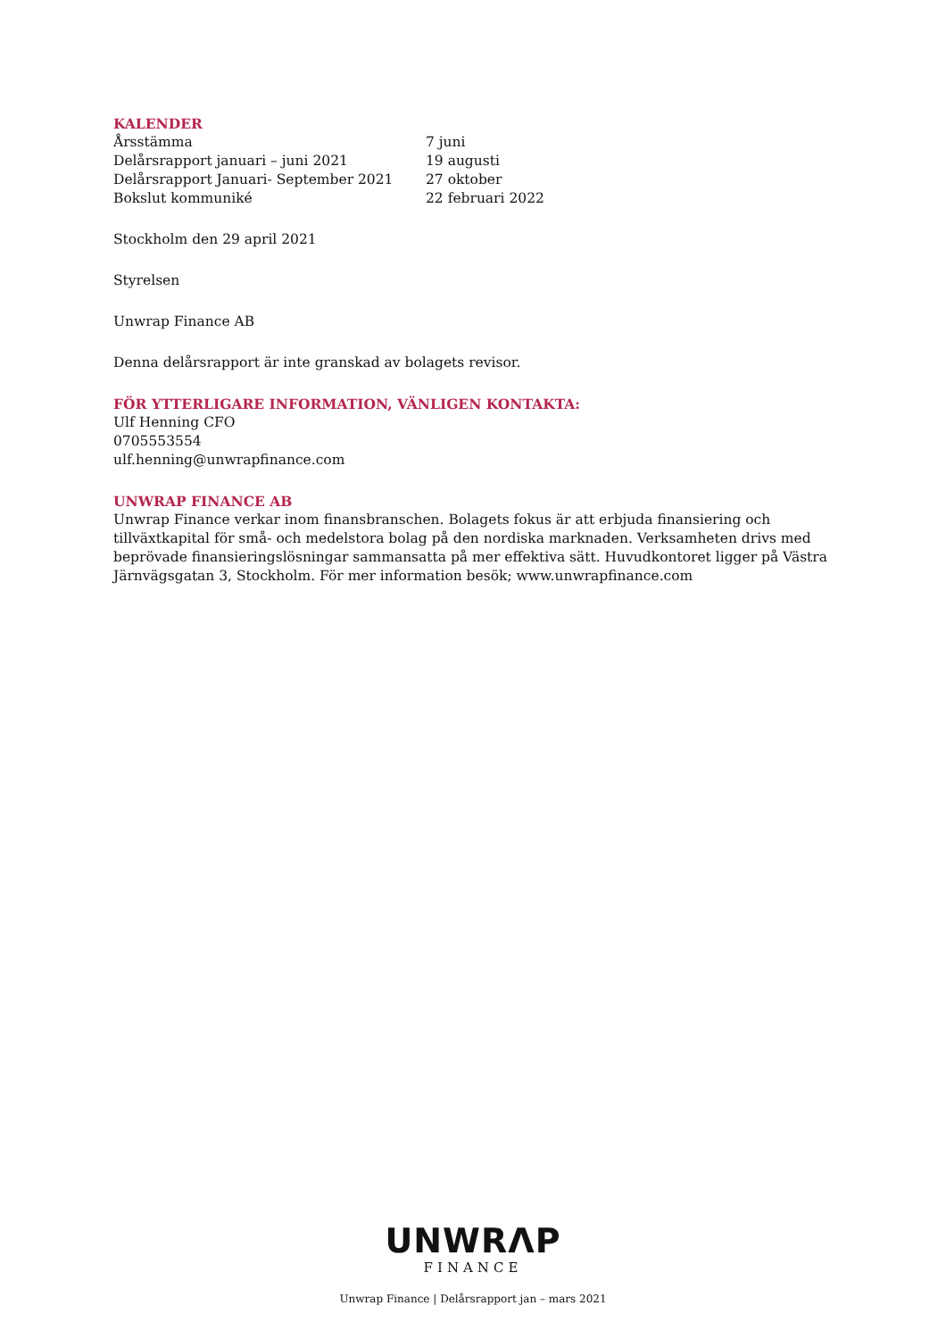KALENDER
| Årsstämma | 7 juni |
| Delårsrapport januari – juni 2021 | 19 augusti |
| Delårsrapport Januari- September 2021 | 27 oktober |
| Bokslut kommuniké | 22 februari 2022 |
Stockholm den 29 april 2021
Styrelsen
Unwrap Finance AB
Denna delårsrapport är inte granskad av bolagets revisor.
FÖR YTTERLIGARE INFORMATION, VÄNLIGEN KONTAKTA:
Ulf Henning CFO
0705553554
ulf.henning@unwrapfinance.com
UNWRAP FINANCE AB
Unwrap Finance verkar inom finansbranschen. Bolagets fokus är att erbjuda finansiering och tillväxtkapital för små- och medelstora bolag på den nordiska marknaden. Verksamheten drivs med beprövade finansieringslösningar sammansatta på mer effektiva sätt. Huvudkontoret ligger på Västra Järnvägsgatan 3, Stockholm. För mer information besök; www.unwrapfinance.com
UNWRΛP
FINANCE
Unwrap Finance | Delårsrapport jan – mars 2021